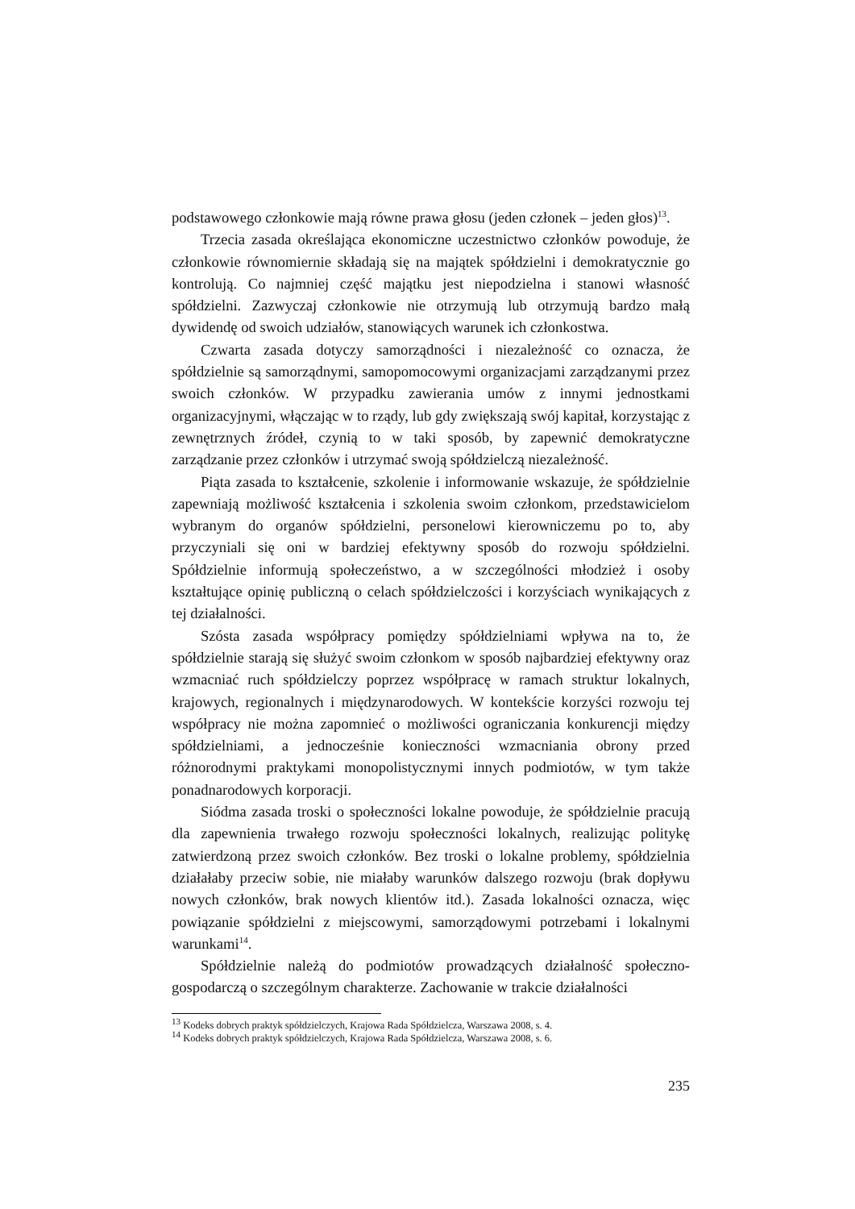podstawowego członkowie mają równe prawa głosu (jeden członek – jeden głos)<sup>13</sup>.
Trzecia zasada określająca ekonomiczne uczestnictwo członków powoduje, że członkowie równomiernie składają się na majątek spółdzielni i demokratycznie go kontrolują. Co najmniej część majątku jest niepodzielna i stanowi własność spółdzielni. Zazwyczaj członkowie nie otrzymują lub otrzymują bardzo małą dywidendę od swoich udziałów, stanowiących warunek ich członkostwa.
Czwarta zasada dotyczy samorządności i niezależność co oznacza, że spółdzielnie są samorządnymi, samopomocowymi organizacjami zarządzanymi przez swoich członków. W przypadku zawierania umów z innymi jednostkami organizacyjnymi, włączając w to rządy, lub gdy zwiększają swój kapitał, korzystając z zewnętrznych źródeł, czynią to w taki sposób, by zapewnić demokratyczne zarządzanie przez członków i utrzymać swoją spółdzielczą niezależność.
Piąta zasada to kształcenie, szkolenie i informowanie wskazuje, że spółdzielnie zapewniają możliwość kształcenia i szkolenia swoim członkom, przedstawicielom wybranym do organów spółdzielni, personelowi kierowniczemu po to, aby przyczyniali się oni w bardziej efektywny sposób do rozwoju spółdzielni. Spółdzielnie informują społeczeństwo, a w szczególności młodzież i osoby kształtujące opinię publiczną o celach spółdzielczości i korzyściach wynikających z tej działalności.
Szósta zasada współpracy pomiędzy spółdzielniami wpływa na to, że spółdzielnie starają się służyć swoim członkom w sposób najbardziej efektywny oraz wzmacniać ruch spółdzielczy poprzez współpracę w ramach struktur lokalnych, krajowych, regionalnych i międzynarodowych. W kontekście korzyści rozwoju tej współpracy nie można zapomnieć o możliwości ograniczania konkurencji między spółdzielniami, a jednocześnie konieczności wzmacniania obrony przed różnorodnymi praktykami monopolistycznymi innych podmiotów, w tym także ponadnarodowych korporacji.
Siódma zasada troski o społeczności lokalne powoduje, że spółdzielnie pracują dla zapewnienia trwałego rozwoju społeczności lokalnych, realizując politykę zatwierdzoną przez swoich członków. Bez troski o lokalne problemy, spółdzielnia działałaby przeciw sobie, nie miałaby warunków dalszego rozwoju (brak dopływu nowych członków, brak nowych klientów itd.). Zasada lokalności oznacza, więc powiązanie spółdzielni z miejscowymi, samorządowymi potrzebami i lokalnymi warunkami<sup>14</sup>.
Spółdzielnie należą do podmiotów prowadzących działalność społeczno-gospodarczą o szczególnym charakterze. Zachowanie w trakcie działalności
<sup>13</sup> Kodeks dobrych praktyk spółdzielczych, Krajowa Rada Spółdzielcza, Warszawa 2008, s. 4.
<sup>14</sup> Kodeks dobrych praktyk spółdzielczych, Krajowa Rada Spółdzielcza, Warszawa 2008, s. 6.
235